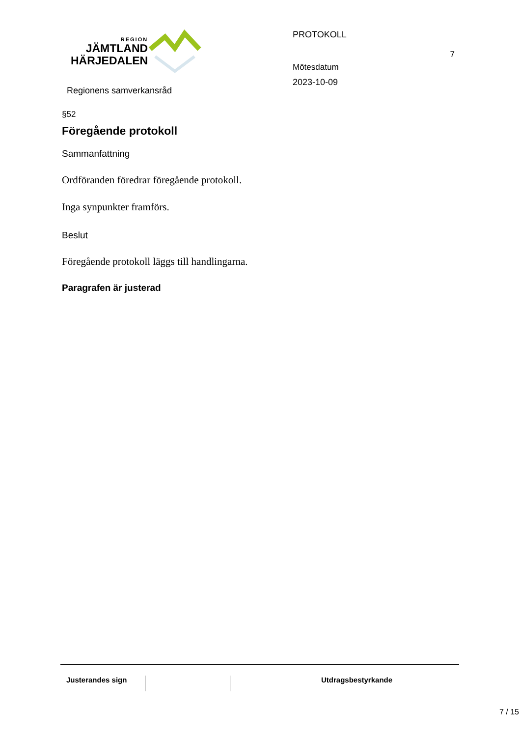REGION
JÄMTLAND
HÄRJEDALEN
Regionens samverkansråd
PROTOKOLL
7
Mötesdatum
2023-10-09
§52
Föregående protokoll
Sammanfattning
Ordföranden föredrar föregående protokoll.
Inga synpunkter framförs.
Beslut
Föregående protokoll läggs till handlingarna.
Paragrafen är justerad
Justerandes sign Utdragsbestyrkande
7 / 15